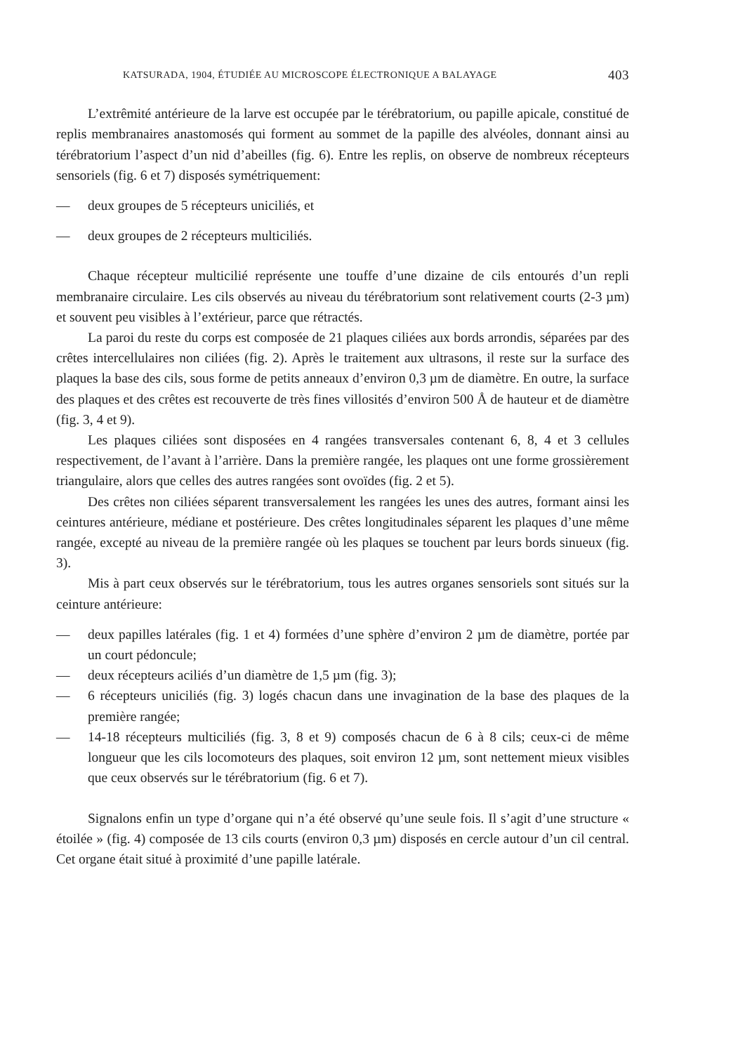KATSURADA, 1904, ÉTUDIÉE AU MICROSCOPE ÉLECTRONIQUE A BALAYAGE 403
L’extrêmité antérieure de la larve est occupée par le térébratorium, ou papille apicale, constitué de replis membranaires anastomosés qui forment au sommet de la papille des alvéoles, donnant ainsi au térébratorium l’aspect d’un nid d’abeilles (fig. 6). Entre les replis, on observe de nombreux récepteurs sensoriels (fig. 6 et 7) disposés symétriquement:
— deux groupes de 5 récepteurs uniciliés, et
— deux groupes de 2 récepteurs multiciliés.
Chaque récepteur multicilié représente une touffe d’une dizaine de cils entourés d’un repli membranaire circulaire. Les cils observés au niveau du térébratorium sont relativement courts (2-3 µm) et souvent peu visibles à l’extérieur, parce que rétractés.
La paroi du reste du corps est composée de 21 plaques ciliées aux bords arrondis, séparées par des crêtes intercellulaires non ciliées (fig. 2). Après le traitement aux ultrasons, il reste sur la surface des plaques la base des cils, sous forme de petits anneaux d’environ 0,3 µm de diamètre. En outre, la surface des plaques et des crêtes est recouverte de très fines villosités d’environ 500 Å de hauteur et de diamètre (fig. 3, 4 et 9).
Les plaques ciliées sont disposées en 4 rangées transversales contenant 6, 8, 4 et 3 cellules respectivement, de l’avant à l’arrière. Dans la première rangée, les plaques ont une forme grossièrement triangulaire, alors que celles des autres rangées sont ovoïdes (fig. 2 et 5).
Des crêtes non ciliées séparent transversalement les rangées les unes des autres, formant ainsi les ceintures antérieure, médiane et postérieure. Des crêtes longitudinales séparent les plaques d’une même rangée, excepté au niveau de la première rangée où les plaques se touchent par leurs bords sinueux (fig. 3).
Mis à part ceux observés sur le térébratorium, tous les autres organes sensoriels sont situés sur la ceinture antérieure:
— deux papilles latérales (fig. 1 et 4) formées d’une sphère d’environ 2 µm de diamètre, portée par un court pédoncule;
— deux récepteurs aciliés d’un diamètre de 1,5 µm (fig. 3);
— 6 récepteurs uniciliés (fig. 3) logés chacun dans une invagination de la base des plaques de la première rangée;
— 14-18 récepteurs multiciliés (fig. 3, 8 et 9) composés chacun de 6 à 8 cils; ceux-ci de même longueur que les cils locomoteurs des plaques, soit environ 12 µm, sont nettement mieux visibles que ceux observés sur le térébratorium (fig. 6 et 7).
Signalons enfin un type d’organe qui n’a été observé qu’une seule fois. Il s’agit d’une structure « étoilée » (fig. 4) composée de 13 cils courts (environ 0,3 µm) disposés en cercle autour d’un cil central. Cet organe était situé à proximité d’une papille latérale.